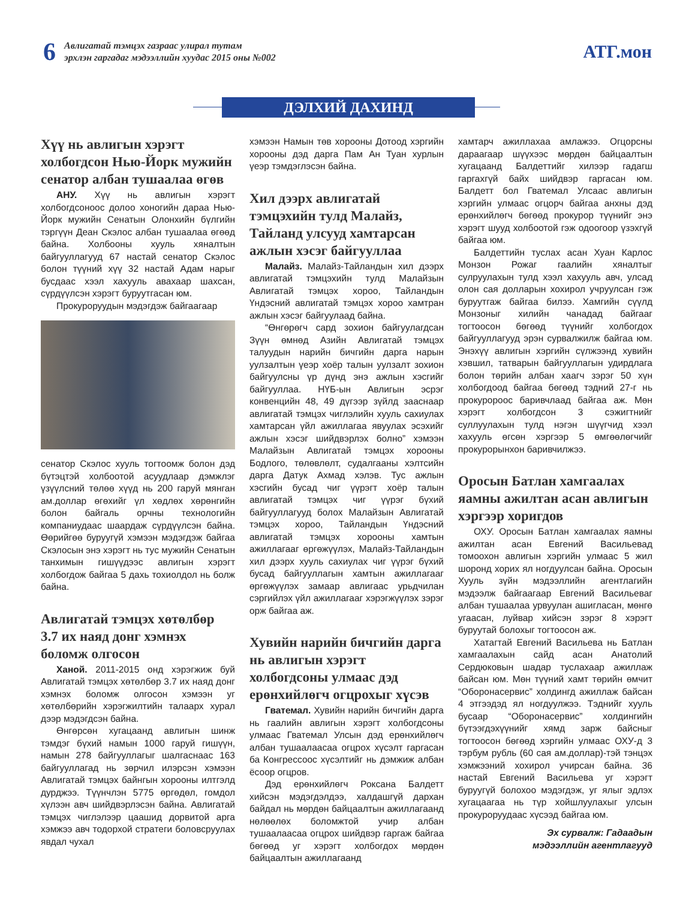6
Авлигатай тэмцэх газраас улирал тутам
эрхлэн гаргадаг мэдээллийн хуудас 2015 оны №002
АТГ.мон
ДЭЛХИЙ ДАХИНД
Хүү нь авлигын хэрэгт холбогдсон Нью-Йорк мужийн сенатор албан тушаалаа өгөв
АНУ. Хүү нь авлигын хэрэгт холбогдсоноос долоо хоногийн дараа Нью-Йорк мужийн Сенатын Олонхийн бүлгийн тэргүүн Деан Скэлос албан тушаалаа өгөөд байна. Холбооны хууль хяналтын байгууллагууд 67 настай сенатор Скэлос болон түүний хүү 32 настай Адам нарыг бусдаас хээл хахууль авахаар шахсан, сүрдүүлсэн хэрэгт буруутгасан юм.
Прокуроруудын мэдэгдэж байгаагаар
сенатор Скэлос хууль тогтоомж болон дэд бүтэцтэй холбоотой асуудлаар дэмжлэг үзүүлсний төлөө хүүд нь 200 гаруй мянган ам.доллар өгөхийг үл хөдлөх хөрөнгийн болон байгаль орчны технологийн компаниудаас шаардаж сүрдүүлсэн байна. Өөрийгөө буруугүй хэмээн мэдэгдэж байгаа Скэлосын энэ хэрэгт нь тус мужийн Сенатын танхимын гишүүдээс авлигын хэрэгт холбогдож байгаа 5 дахь тохиолдол нь болж байна.
Авлигатай тэмцэх хөтөлбөр 3.7 их наяд донг хэмнэх боломж олгосон
Ханой. 2011-2015 онд хэрэгжиж буй Авлигатай тэмцэх хөтөлбөр 3.7 их наяд донг хэмнэх боломж олгосон хэмээн уг хөтөлбөрийн хэрэгжилтийн талаарх хурал дээр мэдэгдсэн байна.
Өнгөрсөн хугацаанд авлигын шинж тэмдэг бүхий намын 1000 гаруй гишүүн, намын 278 байгууллагыг шалгаснаас 163 байгууллагад нь зөрчил илэрсэн хэмээн Авлигатай тэмцэх байнгын хорооны илтгэлд дурджээ. Түүнчлэн 5775 өргөдөл, гомдол хүлээн авч шийдвэрлэсэн байна. Авлигатай тэмцэх чиглэлээр цаашид дорвитой арга хэмжээ авч тодорхой стратеги боловсруулах явдал чухал
хэмээн Намын төв хорооны Дотоод хэргийн хорооны дэд дарга Пам Ан Туан хурлын үеэр тэмдэглэсэн байна.
Хил дээрх авлигатай тэмцэхийн тулд Малайз, Тайланд улсууд хамтарсан ажлын хэсэг байгууллаа
Малайз. Малайз-Тайландын хил дээрх авлигатай тэмцэхийн тулд Малайзын Авлигатай тэмцэх хороо, Тайландын Үндэсний авлигатай тэмцэх хороо хамтран ажлын хэсэг байгуулаад байна.
“Өнгөрөгч сард зохион байгуулагдсан Зүүн өмнөд Азийн Авлигатай тэмцэх талуудын нарийн бичгийн дарга нарын уулзалтын үеэр хоёр талын уулзалт зохион байгуулсны үр дүнд энэ ажлын хэсгийг байгууллаа. НҮБ-ын Авлигын эсрэг конвенцийн 48, 49 дүгээр зүйлд зааснаар авлигатай тэмцэх чиглэлийн хууль сахиулах хамтарсан үйл ажиллагаа явуулах эсэхийг ажлын хэсэг шийдвэрлэх болно” хэмээн Малайзын Авлигатай тэмцэх хорооны Бодлого, төлөвлөлт, судалгааны хэлтсийн дарга Датук Ахмад хэлэв. Тус ажлын хэсгийн бусад чиг үүрэгт хоёр талын авлигатай тэмцэх чиг үүрэг бүхий байгууллагууд болох Малайзын Авлигатай тэмцэх хороо, Тайландын Үндэсний авлигатай тэмцэх хорооны хамтын ажиллагааг өргөжүүлэх, Малайз-Тайландын хил дээрх хууль сахиулах чиг үүрэг бүхий бусад байгууллагын хамтын ажиллагааг өргөжүүлэх замаар авлигаас урьдчилан сэргийлэх үйл ажиллагааг хэрэгжүүлэх зэрэг орж байгаа аж.
Хувийн нарийн бичгийн дарга нь авлигын хэрэгт холбогдсоны улмаас дэд ерөнхийлөгч огцрохыг хүсэв
Гватемал. Хувийн нарийн бичгийн дарга нь гаалийн авлигын хэрэгт холбогдсоны улмаас Гватемал Улсын дэд ерөнхийлөгч албан тушаалаасаа огцрох хүсэлт гаргасан ба Конгрессоос хүсэлтийг нь дэмжиж албан ёсоор огцров.
Дэд ерөнхийлөгч Роксана Балдетт хийсэн мэдэгдэлдээ, халдашгүй дархан байдал нь мөрдөн байцаалтын ажиллагаанд нөлөөлөх боломжтой учир албан тушаалаасаа огцрох шийдвэр гаргаж байгаа бөгөөд уг хэрэгт холбогдох мөрдөн байцаалтын ажиллагаанд
хамтарч ажиллахаа амлажээ. Огцорсны дараагаар шүүхээс мөрдөн байцаалтын хугацаанд Балдеттийг хилээр гадагш гаргахгүй байх шийдвэр гаргасан юм. Балдетт бол Гватемал Улсаас авлигын хэргийн улмаас огцорч байгаа анхны дэд ерөнхийлөгч бөгөөд прокурор түүнийг энэ хэрэгт шууд холбоотой гэж одоогоор үзэхгүй байгаа юм.
Балдеттийн туслах асан Хуан Карлос Монзон Рожаг гаалийн хяналтыг сулруулахын тулд хээл хахууль авч, улсад олон сая долларын хохирол учруулсан гэж буруутгаж байгаа билээ. Хамгийн сүүлд Монзоныг хилийн чанадад байгааг тогтоосон бөгөөд түүнийг холбогдох байгууллагууд эрэн сурвалжилж байгаа юм. Энэхүү авлигын хэргийн сүлжээнд хувийн хэвшил, татварын байгууллагын удирдлага болон төрийн албан хаагч зэрэг 50 хүн холбогдоод байгаа бөгөөд тэдний 27-г нь прокуророос баривчлаад байгаа аж. Мөн хэрэгт холбогдсон 3 сэжигтнийг суллуулахын тулд нэгэн шүүгчид хээл хахууль өгсөн хэргээр 5 өмгөөлөгчийг прокурорынхон баривчилжээ.
Оросын Батлан хамгаалах яамны ажилтан асан авлигын хэргээр хоригдов
ОХУ. Оросын Батлан хамгаалах яамны ажилтан асан Евгений Васильевад томоохон авлигын хэргийн улмаас 5 жил шоронд хорих ял ногдуулсан байна. Оросын Хууль зүйн мэдээллийн агентлагийн мэдээлж байгаагаар Евгений Васильеваг албан тушаалаа урвуулан ашигласан, мөнгө угаасан, луйвар хийсэн зэрэг 8 хэрэгт буруутай болохыг тогтоосон аж.
Хатагтай Евгений Васильева нь Батлан хамгаалахын сайд асан Анатолий Сердюковын шадар туслахаар ажиллаж байсан юм. Мөн түүний хамт төрийн өмчит “Оборонасервис” холдингд ажиллаж байсан 4 этгээдэд ял ногдуулжээ. Тэднийг хууль бусаар “Оборонасервис” холдингийн бүтээгдэхүүнийг хямд зарж байсныг тогтоосон бөгөөд хэргийн улмаас ОХУ-д 3 тэрбум рубль (60 сая ам.доллар)-тэй тэнцэх хэмжээний хохирол учирсан байна. 36 настай Евгений Васильева уг хэрэгт буруугүй болохоо мэдэгдэж, уг ялыг эдлэх хугацаагаа нь түр хойшлуулахыг улсын прокуроруудаас хүсээд байгаа юм.
Эх сурвалж: Гадаадын
мэдээллийн агентлагууд